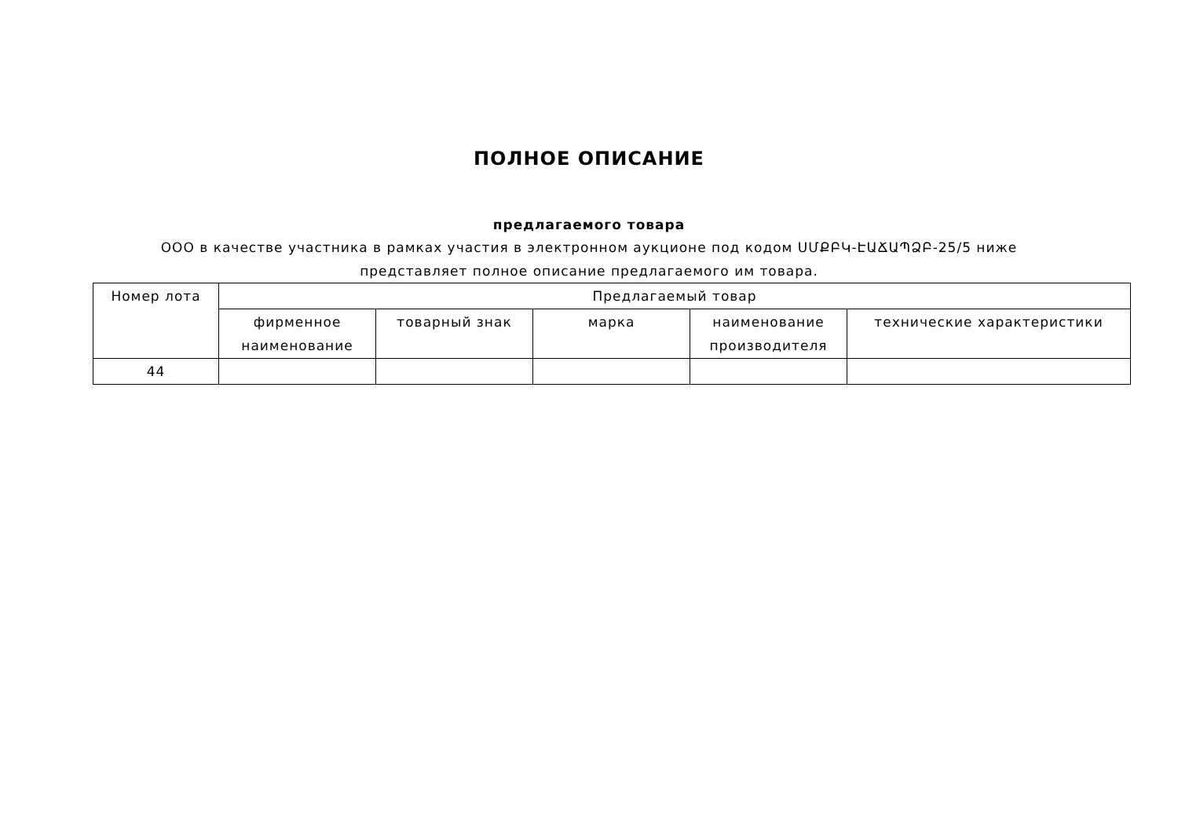ПОЛНОЕ ОПИСАНИЕ
предлагаемого товара
ООО в качестве участника в рамках участия в электронном аукционе под кодом ՍՄՔԲԿ-ԷԱՃԱՊՁԲ-25/5 ниже представляет полное описание предлагаемого им товара.
| Номер лота | Предлагаемый товар | | | | |
| --- | --- | --- | --- | --- | --- |
| | фирменное наименование | товарный знак | марка | наименование производителя | технические характеристики |
| 44 | | | | | |